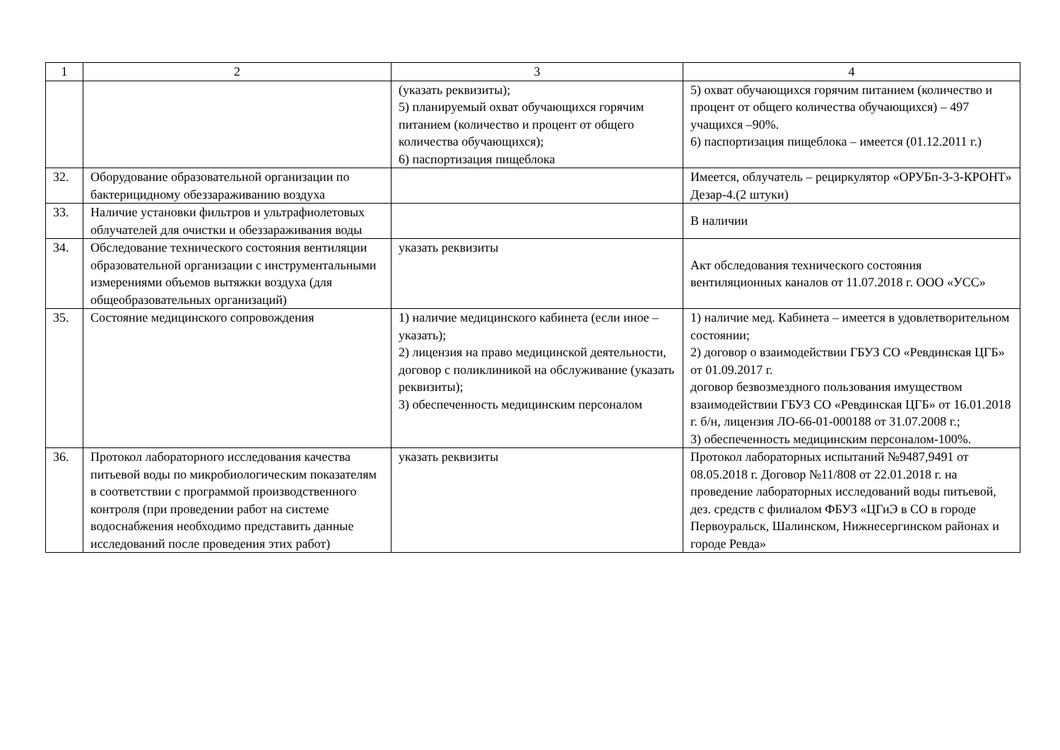| 1 | 2 | 3 | 4 |
| --- | --- | --- | --- |
| | | (указать реквизиты); 5) планируемый охват обучающихся горячим питанием (количество и процент от общего количества обучающихся); 6) паспортизация пищеблока | 5) охват обучающихся горячим питанием (количество и процент от общего количества обучающихся) – 497 учащихся –90%. 6) паспортизация пищеблока – имеется (01.12.2011 г.) |
| 32. | Оборудование образовательной организации по бактерицидному обеззараживанию воздуха | | Имеется, облучатель – рециркулятор «ОРУБп-3-3-КРОНТ» Дезар-4.(2 штуки) |
| 33. | Наличие установки фильтров и ультрафиолетовых облучателей для очистки и обеззараживания воды | | В наличии |
| 34. | Обследование технического состояния вентиляции образовательной организации с инструментальными измерениями объемов вытяжки воздуха (для общеобразовательных организаций) | указать реквизиты | Акт обследования технического состояния вентиляционных каналов от 11.07.2018 г. ООО «УСС» |
| 35. | Состояние медицинского сопровождения | 1) наличие медицинского кабинета (если иное – указать); 2) лицензия на право медицинской деятельности, договор с поликлиникой на обслуживание (указать реквизиты); 3) обеспеченность медицинским персоналом | 1) наличие мед. Кабинета – имеется в удовлетворительном состоянии; 2) договор о взаимодействии ГБУЗ СО «Ревдинская ЦГБ» от 01.09.2017 г. договор безвозмездного пользования имуществом взаимодействии ГБУЗ СО «Ревдинская ЦГБ» от 16.01.2018 г. б/н, лицензия ЛО-66-01-000188 от 31.07.2008 г.; 3) обеспеченность медицинским персоналом-100%. |
| 36. | Протокол лабораторного исследования качества питьевой воды по микробиологическим показателям в соответствии с программой производственного контроля (при проведении работ на системе водоснабжения необходимо представить данные исследований после проведения этих работ) | указать реквизиты | Протокол лабораторных испытаний №9487,9491 от 08.05.2018 г. Договор №11/808 от 22.01.2018 г. на проведение лабораторных исследований воды питьевой, дез. средств с филиалом ФБУЗ «ЦГиЭ в СО в городе Первоуральск, Шалинском, Нижнесергинском районах и городе Ревда» |